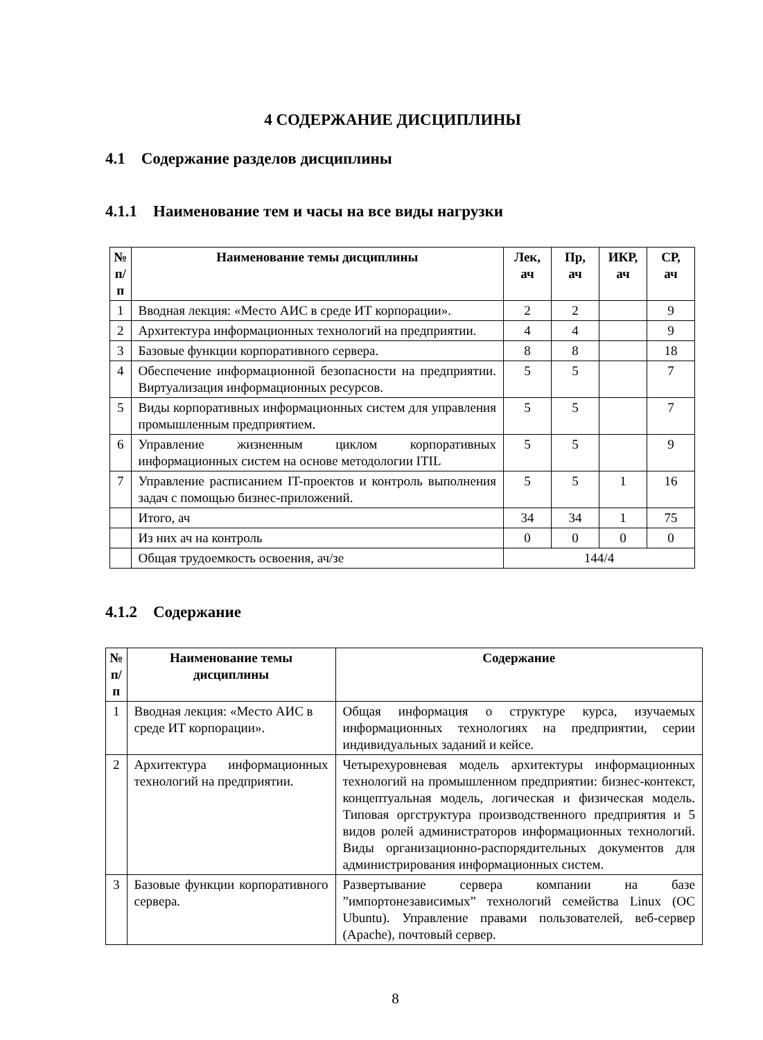4 СОДЕРЖАНИЕ ДИСЦИПЛИНЫ
4.1 Содержание разделов дисциплины
4.1.1 Наименование тем и часы на все виды нагрузки
| № п/п | Наименование темы дисциплины | Лек, ач | Пр, ач | ИКР, ач | СР, ач |
| --- | --- | --- | --- | --- | --- |
| 1 | Вводная лекция: «Место АИС в среде ИТ корпорации». | 2 | 2 | | 9 |
| 2 | Архитектура информационных технологий на предприятии. | 4 | 4 | | 9 |
| 3 | Базовые функции корпоративного сервера. | 8 | 8 | | 18 |
| 4 | Обеспечение информационной безопасности на предприятии. Виртуализация информационных ресурсов. | 5 | 5 | | 7 |
| 5 | Виды корпоративных информационных систем для управления промышленным предприятием. | 5 | 5 | | 7 |
| 6 | Управление жизненным циклом корпоративных информационных систем на основе методологии ITIL | 5 | 5 | | 9 |
| 7 | Управление расписанием IT-проектов и контроль выполнения задач с помощью бизнес-приложений. | 5 | 5 | 1 | 16 |
| | Итого, ач | 34 | 34 | 1 | 75 |
| | Из них ач на контроль | 0 | 0 | 0 | 0 |
| | Общая трудоемкость освоения, ач/зе | 144/4 | | | |
4.1.2 Содержание
| № п/п | Наименование темы дисциплины | Содержание |
| --- | --- | --- |
| 1 | Вводная лекция: «Место АИС в среде ИТ корпорации». | Общая информация о структуре курса, изучаемых информационных технологиях на предприятии, серии индивидуальных заданий и кейсе. |
| 2 | Архитектура информационных технологий на предприятии. | Четырехуровневая модель архитектуры информационных технологий на промышленном предприятии: бизнес-контекст, концептуальная модель, логическая и физическая модель. Типовая оргструктура производственного предприятия и 5 видов ролей администраторов информационных технологий. Виды организационно-распорядительных документов для администрирования информационных систем. |
| 3 | Базовые функции корпоративного сервера. | Развертывание сервера компании на базе ”импортонезависимых” технологий семейства Linux (ОС Ubuntu). Управление правами пользователей, веб-сервер (Apache), почтовый сервер. |
8